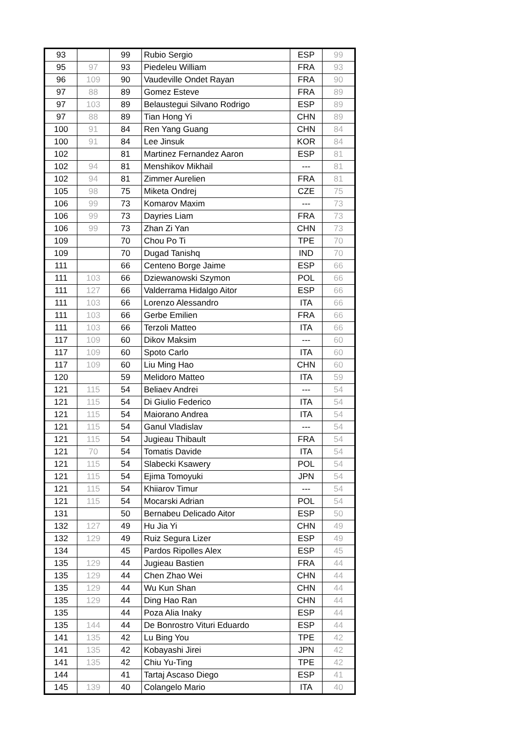| 93 | | 99 | Rubio Sergio | ESP | 99 |
| 95 | 97 | 93 | Piedeleu William | FRA | 93 |
| 96 | 109 | 90 | Vaudeville Ondet Rayan | FRA | 90 |
| 97 | 88 | 89 | Gomez Esteve | FRA | 89 |
| 97 | 103 | 89 | Belaustegui Silvano Rodrigo | ESP | 89 |
| 97 | 88 | 89 | Tian Hong Yi | CHN | 89 |
| 100 | 91 | 84 | Ren Yang Guang | CHN | 84 |
| 100 | 91 | 84 | Lee Jinsuk | KOR | 84 |
| 102 | | 81 | Martinez Fernandez Aaron | ESP | 81 |
| 102 | 94 | 81 | Menshikov Mikhail | --- | 81 |
| 102 | 94 | 81 | Zimmer Aurelien | FRA | 81 |
| 105 | 98 | 75 | Miketa Ondrej | CZE | 75 |
| 106 | 99 | 73 | Komarov Maxim | --- | 73 |
| 106 | 99 | 73 | Dayries Liam | FRA | 73 |
| 106 | 99 | 73 | Zhan Zi Yan | CHN | 73 |
| 109 | | 70 | Chou Po Ti | TPE | 70 |
| 109 | | 70 | Dugad Tanishq | IND | 70 |
| 111 | | 66 | Centeno Borge Jaime | ESP | 66 |
| 111 | 103 | 66 | Dziewanowski Szymon | POL | 66 |
| 111 | 127 | 66 | Valderrama Hidalgo Aitor | ESP | 66 |
| 111 | 103 | 66 | Lorenzo Alessandro | ITA | 66 |
| 111 | 103 | 66 | Gerbe Emilien | FRA | 66 |
| 111 | 103 | 66 | Terzoli Matteo | ITA | 66 |
| 117 | 109 | 60 | Dikov Maksim | --- | 60 |
| 117 | 109 | 60 | Spoto Carlo | ITA | 60 |
| 117 | 109 | 60 | Liu Ming Hao | CHN | 60 |
| 120 | | 59 | Melidoro Matteo | ITA | 59 |
| 121 | 115 | 54 | Beliaev Andrei | --- | 54 |
| 121 | 115 | 54 | Di Giulio Federico | ITA | 54 |
| 121 | 115 | 54 | Maiorano Andrea | ITA | 54 |
| 121 | 115 | 54 | Ganul Vladislav | --- | 54 |
| 121 | 115 | 54 | Jugieau Thibault | FRA | 54 |
| 121 | 70 | 54 | Tomatis Davide | ITA | 54 |
| 121 | 115 | 54 | Slabecki Ksawery | POL | 54 |
| 121 | 115 | 54 | Ejima Tomoyuki | JPN | 54 |
| 121 | 115 | 54 | Khiiarov Timur | --- | 54 |
| 121 | 115 | 54 | Mocarski Adrian | POL | 54 |
| 131 | | 50 | Bernabeu Delicado Aitor | ESP | 50 |
| 132 | 127 | 49 | Hu Jia Yi | CHN | 49 |
| 132 | 129 | 49 | Ruiz Segura Lizer | ESP | 49 |
| 134 | | 45 | Pardos Ripolles Alex | ESP | 45 |
| 135 | 129 | 44 | Jugieau Bastien | FRA | 44 |
| 135 | 129 | 44 | Chen Zhao Wei | CHN | 44 |
| 135 | 129 | 44 | Wu Kun Shan | CHN | 44 |
| 135 | 129 | 44 | Ding Hao Ran | CHN | 44 |
| 135 | | 44 | Poza Alia Inaky | ESP | 44 |
| 135 | 144 | 44 | De Bonrostro Vituri Eduardo | ESP | 44 |
| 141 | 135 | 42 | Lu Bing You | TPE | 42 |
| 141 | 135 | 42 | Kobayashi Jirei | JPN | 42 |
| 141 | 135 | 42 | Chiu Yu-Ting | TPE | 42 |
| 144 | | 41 | Tartaj Ascaso Diego | ESP | 41 |
| 145 | 139 | 40 | Colangelo Mario | ITA | 40 |